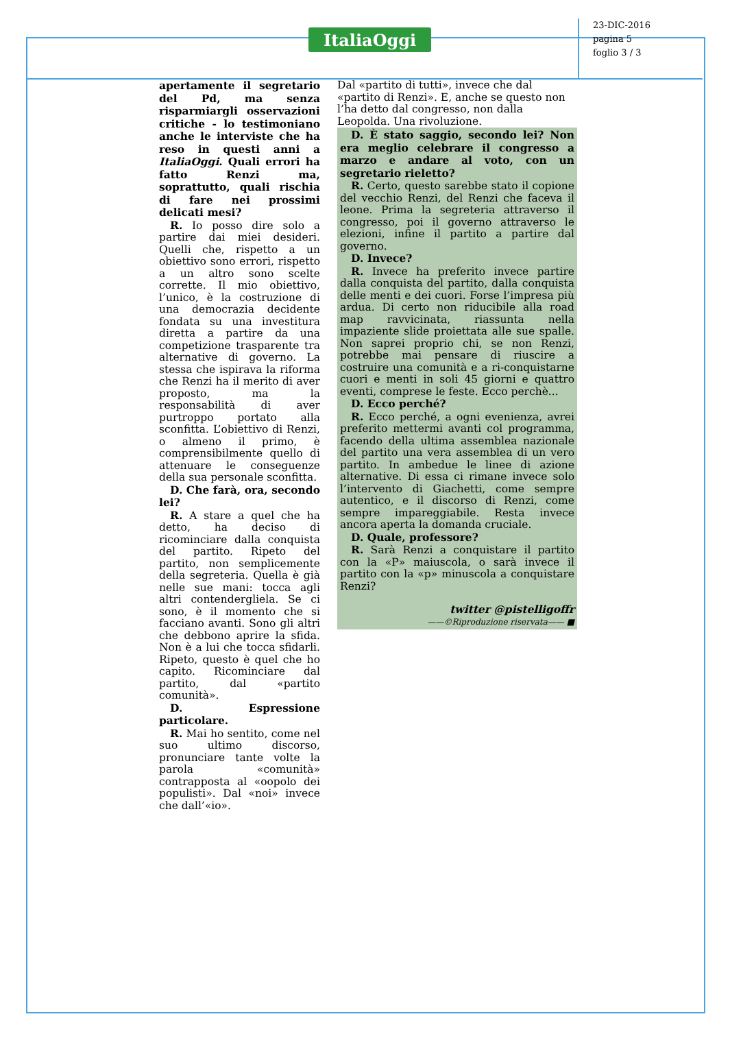ItaliaOggi
23-DIC-2016
pagina 5
foglio 3 / 3
apertamente il segretario del Pd, ma senza risparmiargli osservazioni critiche - lo testimoniano anche le interviste che ha reso in questi anni a ItaliaOggi. Quali errori ha fatto Renzi ma, soprattutto, quali rischia di fare nei prossimi delicati mesi?
R. Io posso dire solo a partire dai miei desideri. Quelli che, rispetto a un obiettivo sono errori, rispetto a un altro sono scelte corrette. Il mio obiettivo, l’unico, è la costruzione di una democrazia decidente fondata su una investitura diretta a partire da una competizione trasparente tra alternative di governo. La stessa che ispirava la riforma che Renzi ha il merito di aver proposto, ma la responsabilità di aver purtroppo portato alla sconfitta. L’obiettivo di Renzi, o almeno il primo, è comprensibilmente quello di attenuare le conseguenze della sua personale sconfitta.
D. Che farà, ora, secondo lei?
R. A stare a quel che ha detto, ha deciso di ricominciare dalla conquista del partito. Ripeto del partito, non semplicemente della segreteria. Quella è già nelle sue mani: tocca agli altri contendergliela. Se ci sono, è il momento che si facciano avanti. Sono gli altri che debbono aprire la sfida. Non è a lui che tocca sfidarli. Ripeto, questo è quel che ho capito. Ricominciare dal partito, dal «partito comunità».
D. Espressione particolare.
R. Mai ho sentito, come nel suo ultimo discorso, pronunciare tante volte la parola «comunità» contrapposta al «oopolo dei populisti». Dal «noi» invece che dall’«io».
Dal «partito di tutti», invece che dal «partito di Renzi». E, anche se questo non l’ha detto dal congresso, non dalla Leopolda. Una rivoluzione.
D. È stato saggio, secondo lei? Non era meglio celebrare il congresso a marzo e andare al voto, con un segretario rieletto?
R. Certo, questo sarebbe stato il copione del vecchio Renzi, del Renzi che faceva il leone. Prima la segreteria attraverso il congresso, poi il governo attraverso le elezioni, infine il partito a partire dal governo.
D. Invece?
R. Invece ha preferito invece partire dalla conquista del partito, dalla conquista delle menti e dei cuori. Forse l’impresa più ardua. Di certo non riducibile alla road map ravvicinata, riassunta nella impaziente slide proiettata alle sue spalle. Non saprei proprio chi, se non Renzi, potrebbe mai pensare di riuscire a costruire una comunità e a ri-conquistarne cuori e menti in soli 45 giorni e quattro eventi, comprese le feste. Ecco perchè...
D. Ecco perché?
R. Ecco perché, a ogni evenienza, avrei preferito mettermi avanti col programma, facendo della ultima assemblea nazionale del partito una vera assemblea di un vero partito. In ambedue le linee di azione alternative. Di essa ci rimane invece solo l’intervento di Giachetti, come sempre autentico, e il discorso di Renzi, come sempre impareggiabile. Resta invece ancora aperta la domanda cruciale.
D. Quale, professore?
R. Sarà Renzi a conquistare il partito con la «P» maiuscola, o sarà invece il partito con la «p» minuscola a conquistare Renzi?
twitter @pistelligoffr
——©Riproduzione riservata—— ■